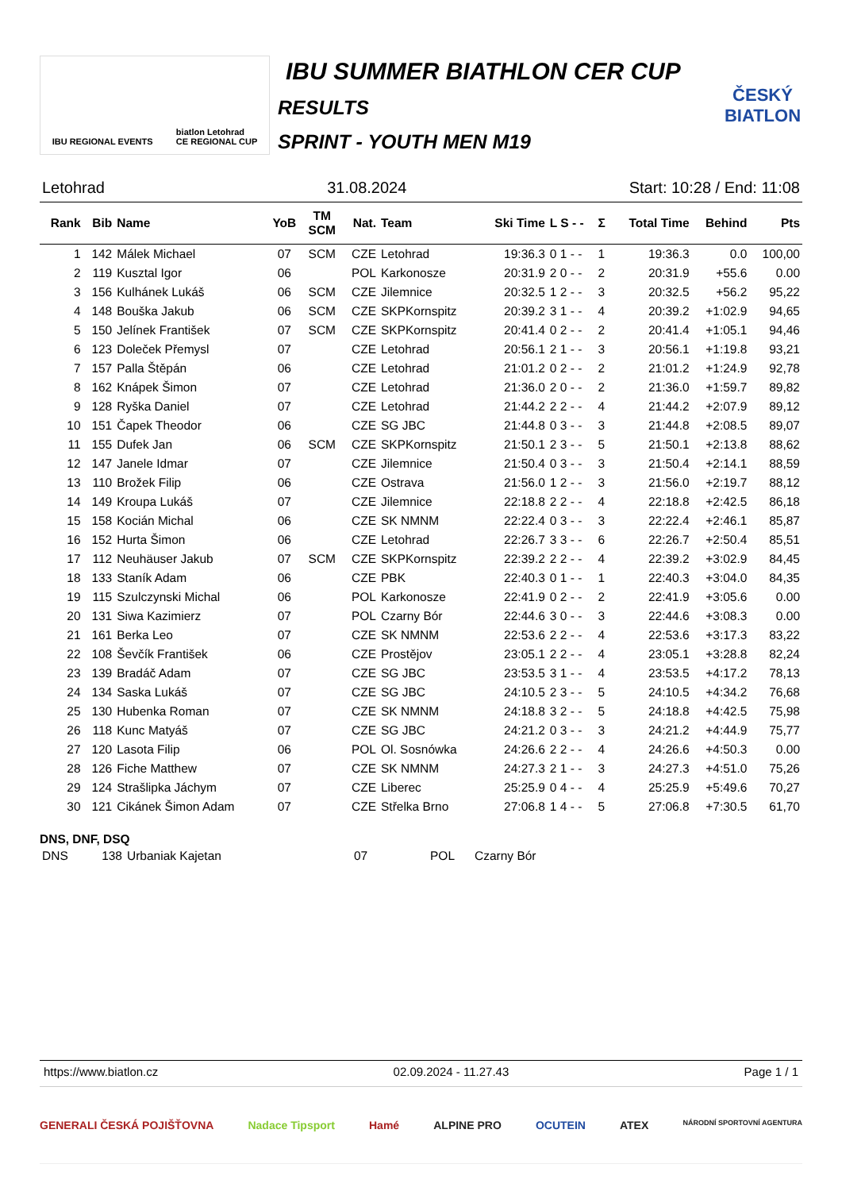IBU REGIONAL EVENTS biatlon Letohrad
CE REGIONAL CUP
IBU SUMMER BIATHLON CER CUP
RESULTS
SPRINT - YOUTH MEN M19
ČESKÝ BIATLON
Letohrad 31.08.2024 Start: 10:28 / End: 11:08
| Rank | Bib | Name | YoB | TM SCM | Nat. | Team | Ski Time | L S - - | Σ | Total Time | Behind | Pts |
| --- | --- | --- | --- | --- | --- | --- | --- | --- | --- | --- | --- | --- |
| 1 | 142 | Málek Michael | 07 | SCM | CZE | Letohrad | 19:36.3 | 0 1 - - | 1 | 19:36.3 | 0.0 | 100,00 |
| 2 | 119 | Kusztal Igor | 06 | | POL | Karkonosze | 20:31.9 | 2 0 - - | 2 | 20:31.9 | +55.6 | 0.00 |
| 3 | 156 | Kulhánek Lukáš | 06 | SCM | CZE | Jilemnice | 20:32.5 | 1 2 - - | 3 | 20:32.5 | +56.2 | 95,22 |
| 4 | 148 | Bouška Jakub | 06 | SCM | CZE | SKPKornspitz | 20:39.2 | 3 1 - - | 4 | 20:39.2 | +1:02.9 | 94,65 |
| 5 | 150 | Jelínek František | 07 | SCM | CZE | SKPKornspitz | 20:41.4 | 0 2 - - | 2 | 20:41.4 | +1:05.1 | 94,46 |
| 6 | 123 | Doleček Přemysl | 07 | | CZE | Letohrad | 20:56.1 | 2 1 - - | 3 | 20:56.1 | +1:19.8 | 93,21 |
| 7 | 157 | Palla Štěpán | 06 | | CZE | Letohrad | 21:01.2 | 0 2 - - | 2 | 21:01.2 | +1:24.9 | 92,78 |
| 8 | 162 | Knápek Šimon | 07 | | CZE | Letohrad | 21:36.0 | 2 0 - - | 2 | 21:36.0 | +1:59.7 | 89,82 |
| 9 | 128 | Ryška Daniel | 07 | | CZE | Letohrad | 21:44.2 | 2 2 - - | 4 | 21:44.2 | +2:07.9 | 89,12 |
| 10 | 151 | Čapek Theodor | 06 | | CZE | SG JBC | 21:44.8 | 0 3 - - | 3 | 21:44.8 | +2:08.5 | 89,07 |
| 11 | 155 | Dufek Jan | 06 | SCM | CZE | SKPKornspitz | 21:50.1 | 2 3 - - | 5 | 21:50.1 | +2:13.8 | 88,62 |
| 12 | 147 | Janele Idmar | 07 | | CZE | Jilemnice | 21:50.4 | 0 3 - - | 3 | 21:50.4 | +2:14.1 | 88,59 |
| 13 | 110 | Brožek Filip | 06 | | CZE | Ostrava | 21:56.0 | 1 2 - - | 3 | 21:56.0 | +2:19.7 | 88,12 |
| 14 | 149 | Kroupa Lukáš | 07 | | CZE | Jilemnice | 22:18.8 | 2 2 - - | 4 | 22:18.8 | +2:42.5 | 86,18 |
| 15 | 158 | Kocián Michal | 06 | | CZE | SK NMNM | 22:22.4 | 0 3 - - | 3 | 22:22.4 | +2:46.1 | 85,87 |
| 16 | 152 | Hurta Šimon | 06 | | CZE | Letohrad | 22:26.7 | 3 3 - - | 6 | 22:26.7 | +2:50.4 | 85,51 |
| 17 | 112 | Neuhäuser Jakub | 07 | SCM | CZE | SKPKornspitz | 22:39.2 | 2 2 - - | 4 | 22:39.2 | +3:02.9 | 84,45 |
| 18 | 133 | Staník Adam | 06 | | CZE | PBK | 22:40.3 | 0 1 - - | 1 | 22:40.3 | +3:04.0 | 84,35 |
| 19 | 115 | Szulczynski Michal | 06 | | POL | Karkonosze | 22:41.9 | 0 2 - - | 2 | 22:41.9 | +3:05.6 | 0.00 |
| 20 | 131 | Siwa Kazimierz | 07 | | POL | Czarny Bór | 22:44.6 | 3 0 - - | 3 | 22:44.6 | +3:08.3 | 0.00 |
| 21 | 161 | Berka Leo | 07 | | CZE | SK NMNM | 22:53.6 | 2 2 - - | 4 | 22:53.6 | +3:17.3 | 83,22 |
| 22 | 108 | Ševčík František | 06 | | CZE | Prostějov | 23:05.1 | 2 2 - - | 4 | 23:05.1 | +3:28.8 | 82,24 |
| 23 | 139 | Bradáč Adam | 07 | | CZE | SG JBC | 23:53.5 | 3 1 - - | 4 | 23:53.5 | +4:17.2 | 78,13 |
| 24 | 134 | Saska Lukáš | 07 | | CZE | SG JBC | 24:10.5 | 2 3 - - | 5 | 24:10.5 | +4:34.2 | 76,68 |
| 25 | 130 | Hubenka Roman | 07 | | CZE | SK NMNM | 24:18.8 | 3 2 - - | 5 | 24:18.8 | +4:42.5 | 75,98 |
| 26 | 118 | Kunc Matyáš | 07 | | CZE | SG JBC | 24:21.2 | 0 3 - - | 3 | 24:21.2 | +4:44.9 | 75,77 |
| 27 | 120 | Lasota Filip | 06 | | POL | Ol. Sosnówka | 24:26.6 | 2 2 - - | 4 | 24:26.6 | +4:50.3 | 0.00 |
| 28 | 126 | Fiche Matthew | 07 | | CZE | SK NMNM | 24:27.3 | 2 1 - - | 3 | 24:27.3 | +4:51.0 | 75,26 |
| 29 | 124 | Strašlipka Jáchym | 07 | | CZE | Liberec | 25:25.9 | 0 4 - - | 4 | 25:25.9 | +5:49.6 | 70,27 |
| 30 | 121 | Cikánek Šimon Adam | 07 | | CZE | Střelka Brno | 27:06.8 | 1 4 - - | 5 | 27:06.8 | +7:30.5 | 61,70 |
DNS, DNF, DSQ
| DNS | 138 | Urbaniak Kajetan | 07 | POL | Czarny Bór |
https://www.biatlon.cz 02.09.2024 - 11.27.43 Page 1 / 1
GENERALI ČESKÁ POJIŠŤOVNA Nadace Tipsport Hamé ALPINE PRO OCUTEIN ATEX NÁRODNÍ SPORTOVNÍ AGENTURA